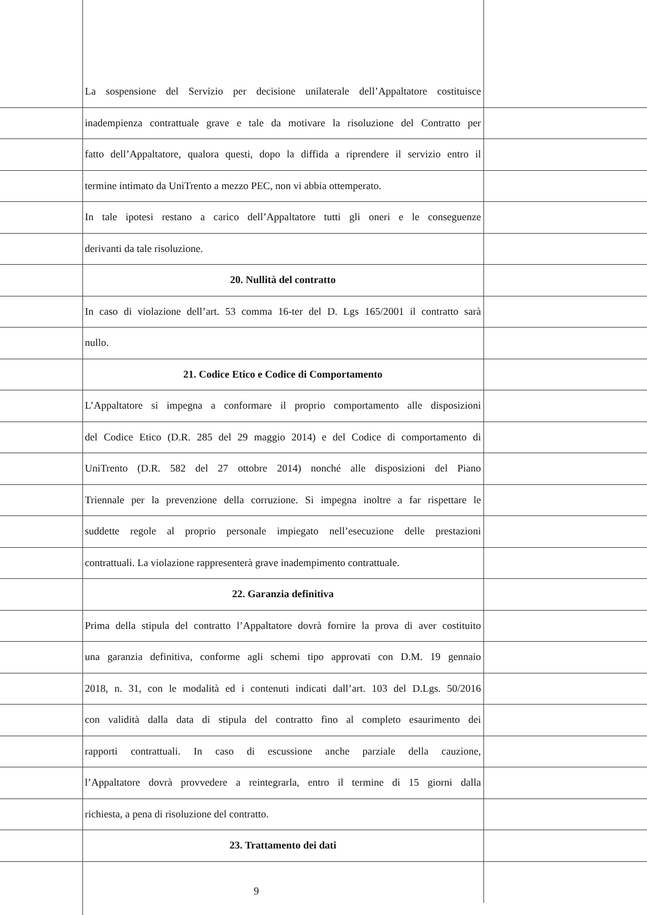La sospensione del Servizio per decisione unilaterale dell’Appaltatore costituisce
inadempienza contrattuale grave e tale da motivare la risoluzione del Contratto per
fatto dell’Appaltatore, qualora questi, dopo la diffida a riprendere il servizio entro il
termine intimato da UniTrento a mezzo PEC, non vi abbia ottemperato.
In tale ipotesi restano a carico dell’Appaltatore tutti gli oneri e le conseguenze
derivanti da tale risoluzione.
20. Nullità del contratto
In caso di violazione dell’art. 53 comma 16-ter del D. Lgs 165/2001 il contratto sarà
nullo.
21. Codice Etico e Codice di Comportamento
L’Appaltatore si impegna a conformare il proprio comportamento alle disposizioni
del Codice Etico (D.R. 285 del 29 maggio 2014) e del Codice di comportamento di
UniTrento (D.R. 582 del 27 ottobre 2014) nonché alle disposizioni del Piano
Triennale per la prevenzione della corruzione. Si impegna inoltre a far rispettare le
suddette regole al proprio personale impiegato nell’esecuzione delle prestazioni
contrattuali. La violazione rappresenterà grave inadempimento contrattuale.
22. Garanzia definitiva
Prima della stipula del contratto l’Appaltatore dovrà fornire la prova di aver costituito
una garanzia definitiva, conforme agli schemi tipo approvati con D.M. 19 gennaio
2018, n. 31, con le modalità ed i contenuti indicati dall’art. 103 del D.Lgs. 50/2016
con validità dalla data di stipula del contratto fino al completo esaurimento dei
rapporti contrattuali. In caso di escussione anche parziale della cauzione,
l’Appaltatore dovrà provvedere a reintegrarla, entro il termine di 15 giorni dalla
richiesta, a pena di risoluzione del contratto.
23. Trattamento dei dati
9